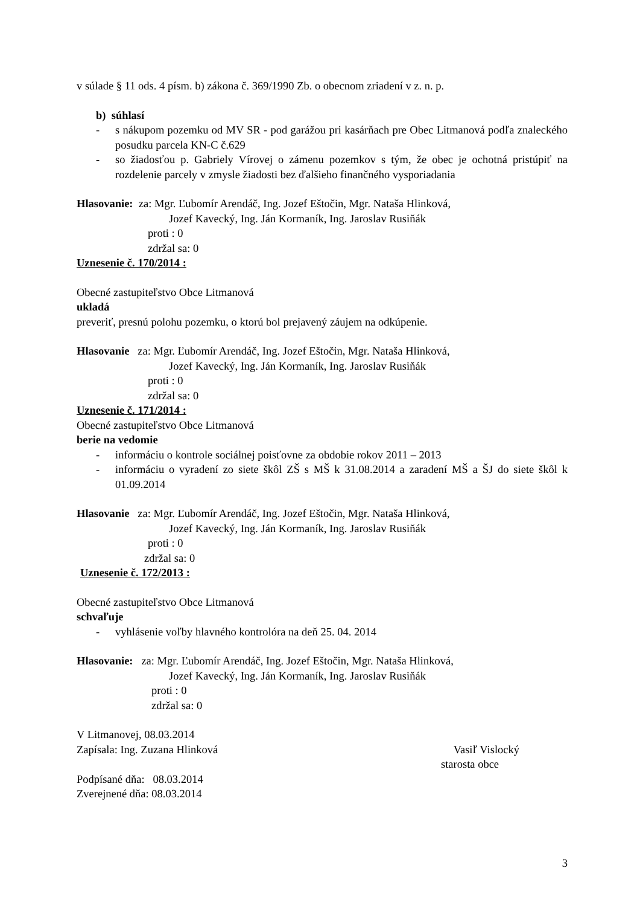v súlade § 11 ods. 4 písm. b) zákona č. 369/1990 Zb. o obecnom zriadení v z. n. p.
b) súhlasí
- s nákupom pozemku od MV SR - pod garážou pri kasárňach pre Obec Litmanová podľa znaleckého posudku parcela KN-C č.629
- so žiadosťou p. Gabriely Vírovej o zámenu pozemkov s tým, že obec je ochotná pristúpiť na rozdelenie parcely v zmysle žiadosti bez ďalšieho finančného vysporiadania
Hlasovanie: za: Mgr. Ľubomír Arendáč, Ing. Jozef Eštočin, Mgr. Nataša Hlinková,
Jozef Kavecký, Ing. Ján Kormaník, Ing. Jaroslav Rusiňák
proti : 0
zdržal sa: 0
Uznesenie č. 170/2014 :
Obecné zastupiteľstvo Obce Litmanová
ukladá
preveriť, presnú polohu pozemku, o ktorú bol prejavený záujem na odkúpenie.
Hlasovanie za: Mgr. Ľubomír Arendáč, Ing. Jozef Eštočin, Mgr. Nataša Hlinková,
Jozef Kavecký, Ing. Ján Kormaník, Ing. Jaroslav Rusiňák
proti : 0
zdržal sa: 0
Uznesenie č. 171/2014 :
Obecné zastupiteľstvo Obce Litmanová
berie na vedomie
- informáciu o kontrole sociálnej poisťovne za obdobie rokov 2011 – 2013
- informáciu o vyradení zo siete škôl ZŠ s MŠ k 31.08.2014 a zaradení MŠ a ŠJ do siete škôl k 01.09.2014
Hlasovanie za: Mgr. Ľubomír Arendáč, Ing. Jozef Eštočin, Mgr. Nataša Hlinková,
Jozef Kavecký, Ing. Ján Kormaník, Ing. Jaroslav Rusiňák
proti : 0
zdržal sa: 0
Uznesenie č. 172/2013 :
Obecné zastupiteľstvo Obce Litmanová
schvaľuje
- vyhlásenie voľby hlavného kontrolóra na deň 25. 04. 2014
Hlasovanie: za: Mgr. Ľubomír Arendáč, Ing. Jozef Eštočin, Mgr. Nataša Hlinková,
Jozef Kavecký, Ing. Ján Kormaník, Ing. Jaroslav Rusiňák
proti : 0
zdržal sa: 0
V Litmanovej, 08.03.2014
Zapísala: Ing. Zuzana Hlinková Vasiľ Vislocký
starosta obce
Podpísané dňa: 08.03.2014
Zverejnené dňa: 08.03.2014
3